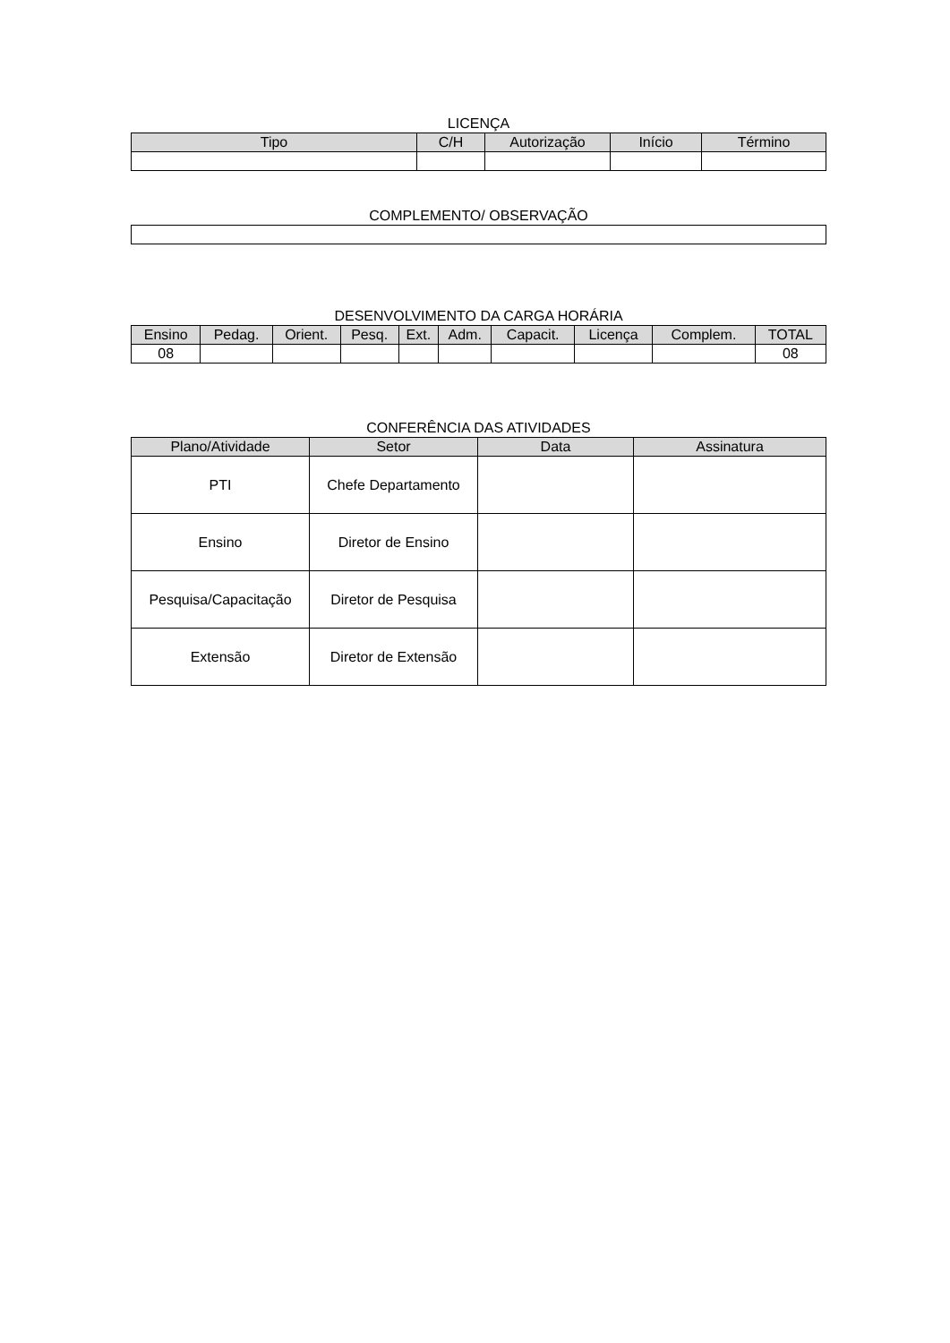LICENÇA
| Tipo | C/H | Autorização | Início | Término |
| --- | --- | --- | --- | --- |
COMPLEMENTO/ OBSERVAÇÃO
DESENVOLVIMENTO DA CARGA HORÁRIA
| Ensino | Pedag. | Orient. | Pesq. | Ext. | Adm. | Capacit. | Licença | Complem. | TOTAL |
| --- | --- | --- | --- | --- | --- | --- | --- | --- | --- |
| 08 | | | | | | | | | 08 |
CONFERÊNCIA DAS ATIVIDADES
| Plano/Atividade | Setor | Data | Assinatura |
| --- | --- | --- | --- |
| PTI | Chefe Departamento | | |
| Ensino | Diretor de Ensino | | |
| Pesquisa/Capacitação | Diretor de Pesquisa | | |
| Extensão | Diretor de Extensão | | |